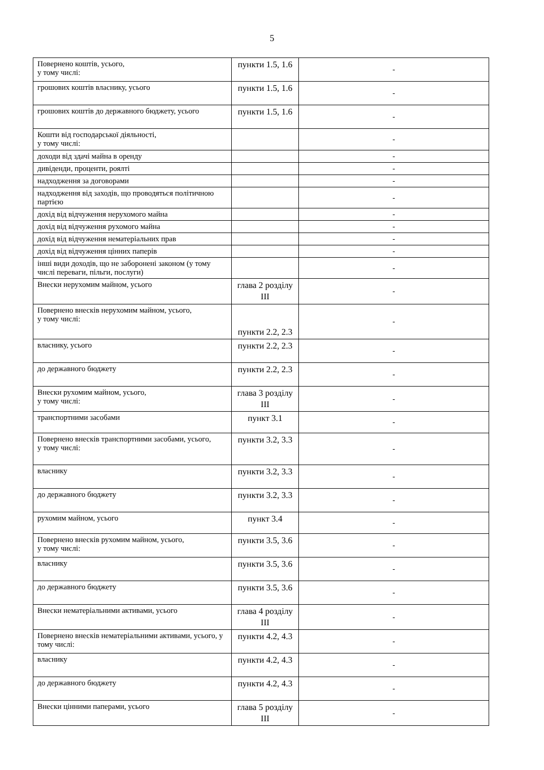5
| Повернено коштів, усього, у тому числі: | пункти 1.5, 1.6 | - |
| грошових коштів власнику, усього | пункти 1.5, 1.6 | - |
| грошових коштів до державного бюджету, усього | пункти 1.5, 1.6 | - |
| Кошти від господарської діяльності, у тому числі: | | - |
| доходи від здачі майна в оренду | | - |
| дивіденди, проценти, роялті | | - |
| надходження за договорами | | - |
| надходження від заходів, що проводяться політичною партією | | - |
| дохід від відчуження нерухомого майна | | - |
| дохід від відчуження рухомого майна | | - |
| дохід від відчуження нематеріальних прав | | - |
| дохід від відчуження цінних паперів | | - |
| інші види доходів, що не заборонені законом (у тому числі переваги, пільги, послуги) | | - |
| Внески нерухомим майном, усього | глава 2 розділу ІІІ | - |
| Повернено внесків нерухомим майном, усього, у тому числі: | пункти 2.2, 2.3 | - |
| власнику, усього | пункти 2.2, 2.3 | - |
| до державного бюджету | пункти 2.2, 2.3 | - |
| Внески рухомим майном, усього, у тому числі: | глава 3 розділу ІІІ | - |
| транспортними засобами | пункт 3.1 | - |
| Повернено внесків транспортними засобами, усього, у тому числі: | пункти 3.2, 3.3 | - |
| власнику | пункти 3.2, 3.3 | - |
| до державного бюджету | пункти 3.2, 3.3 | - |
| рухомим майном, усього | пункт 3.4 | - |
| Повернено внесків рухомим майном, усього, у тому числі: | пункти 3.5, 3.6 | - |
| власнику | пункти 3.5, 3.6 | - |
| до державного бюджету | пункти 3.5, 3.6 | - |
| Внески нематеріальними активами, усього | глава 4 розділу ІІІ | - |
| Повернено внесків нематеріальними активами, усього, у тому числі: | пункти 4.2, 4.3 | - |
| власнику | пункти 4.2, 4.3 | - |
| до державного бюджету | пункти 4.2, 4.3 | - |
| Внески цінними паперами, усього | глава 5 розділу ІІІ | - |